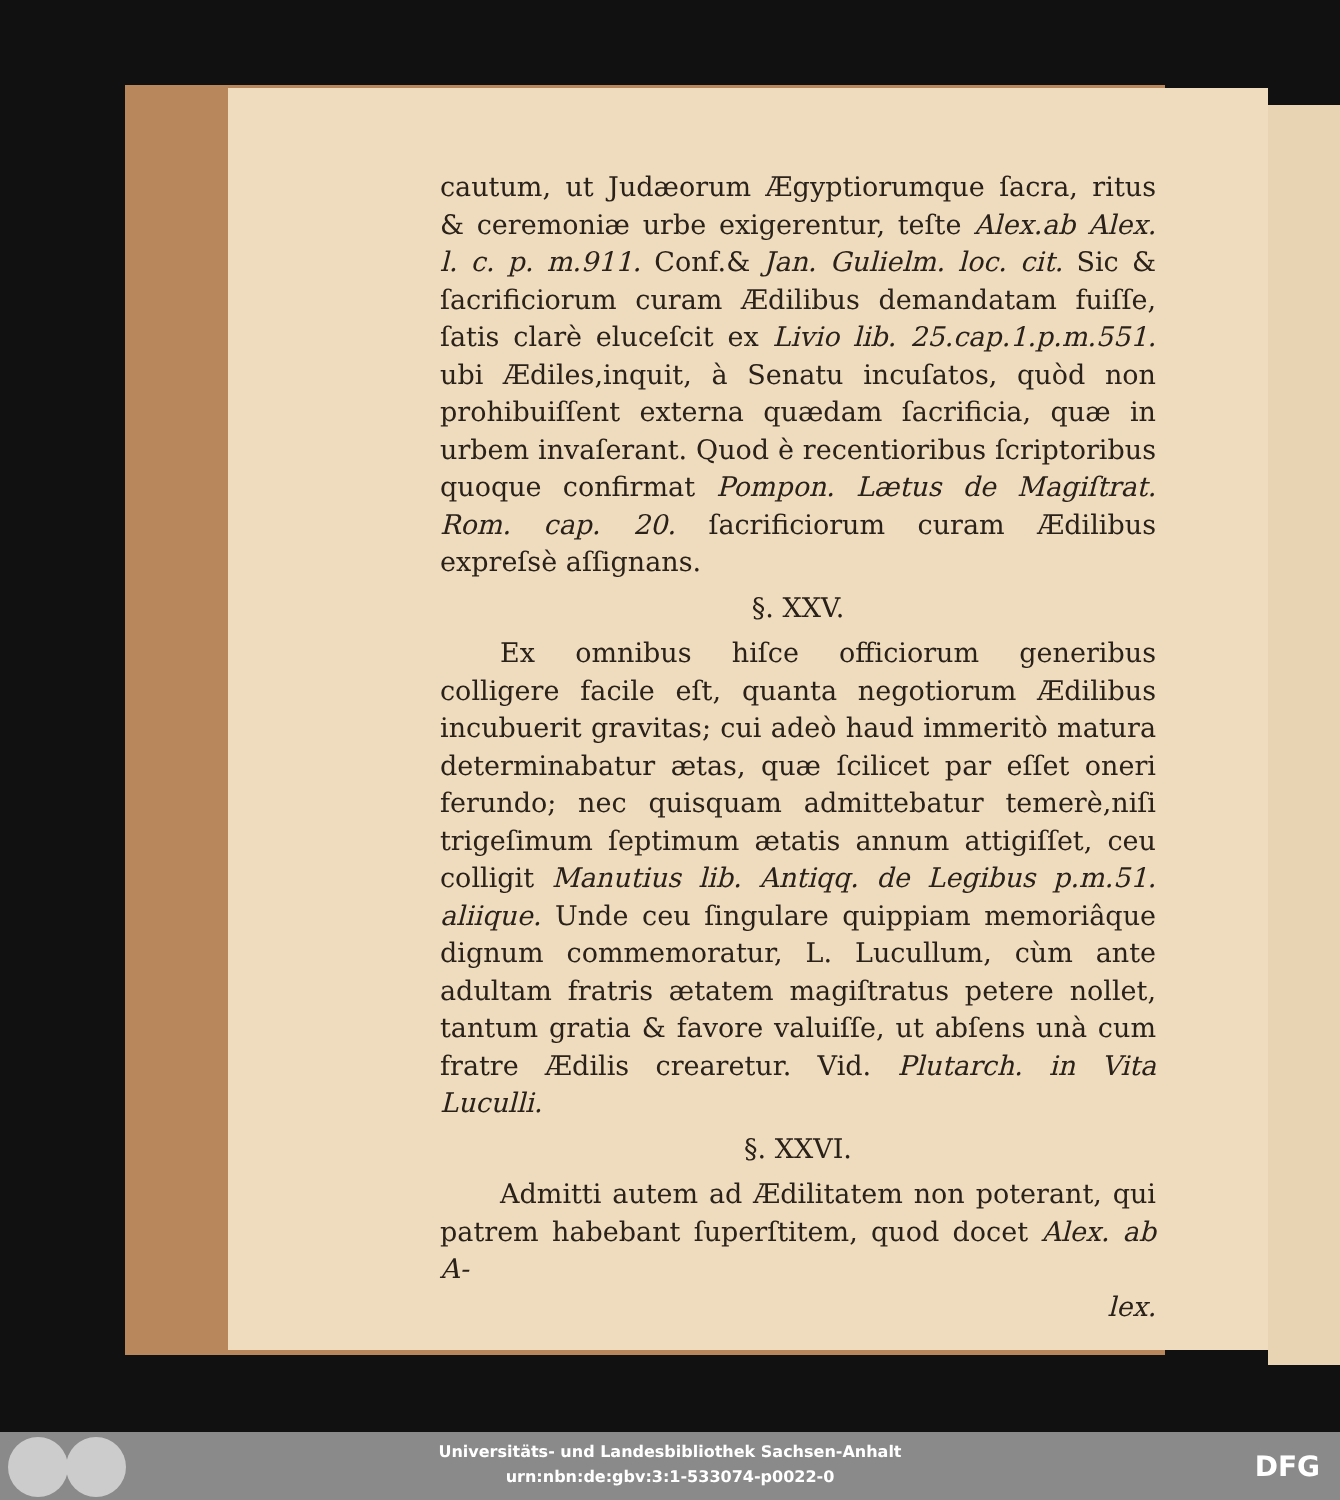cautum, ut Judæorum Ægyptiorumque ſacra, ritus & ceremoniæ urbe exigerentur, teſte Alex.ab Alex. l. c. p. m.911. Conf.& Jan. Gulielm. loc. cit. Sic & ſacrificiorum curam Ædilibus demandatam fuiſſe, ſatis clarè elucеſcit ex Livio lib. 25.cap.1.p.m.551. ubi Ædiles,inquit, à Senatu incuſatos, quòd non prohibuiſſent externa quædam ſacrificia, quæ in urbem invaſerant. Quod è recentioribus ſcriptoribus quoque confirmat Pompon. Lætus de Magiſtrat. Rom. cap. 20. ſacrificiorum curam Ædilibus expreſsè aſſignans.
§. XXV.
Ex omnibus hiſce officiorum generibus colligere facile eſt, quanta negotiorum Ædilibus incubuerit gravitas; cui adeò haud immeritò matura determinabatur ætas, quæ ſcilicet par eſſet oneri ferundo; nec quisquam admittebatur temerè,niſi trigeſimum ſeptimum ætatis annum attigiſſet, ceu colligit Manutius lib. Antiqq. de Legibus p.m.51. aliique. Unde ceu ſingulare quippiam memoriâque dignum commemoratur, L. Lucullum, cùm ante adultam fratris ætatem magiſtratus petere nollet, tantum gratia & favore valuiſſe, ut abſens unà cum fratre Ædilis crearetur. Vid. Plutarch. in Vita Luculli.
§. XXVI.
Admitti autem ad Ædilitatem non poterant, qui patrem habebant ſuperſtitem, quod docet Alex. ab A-
lex.
Universitäts- und Landesbibliothek Sachsen-Anhalt
urn:nbn:de:gbv:3:1-533074-p0022-0
DFG